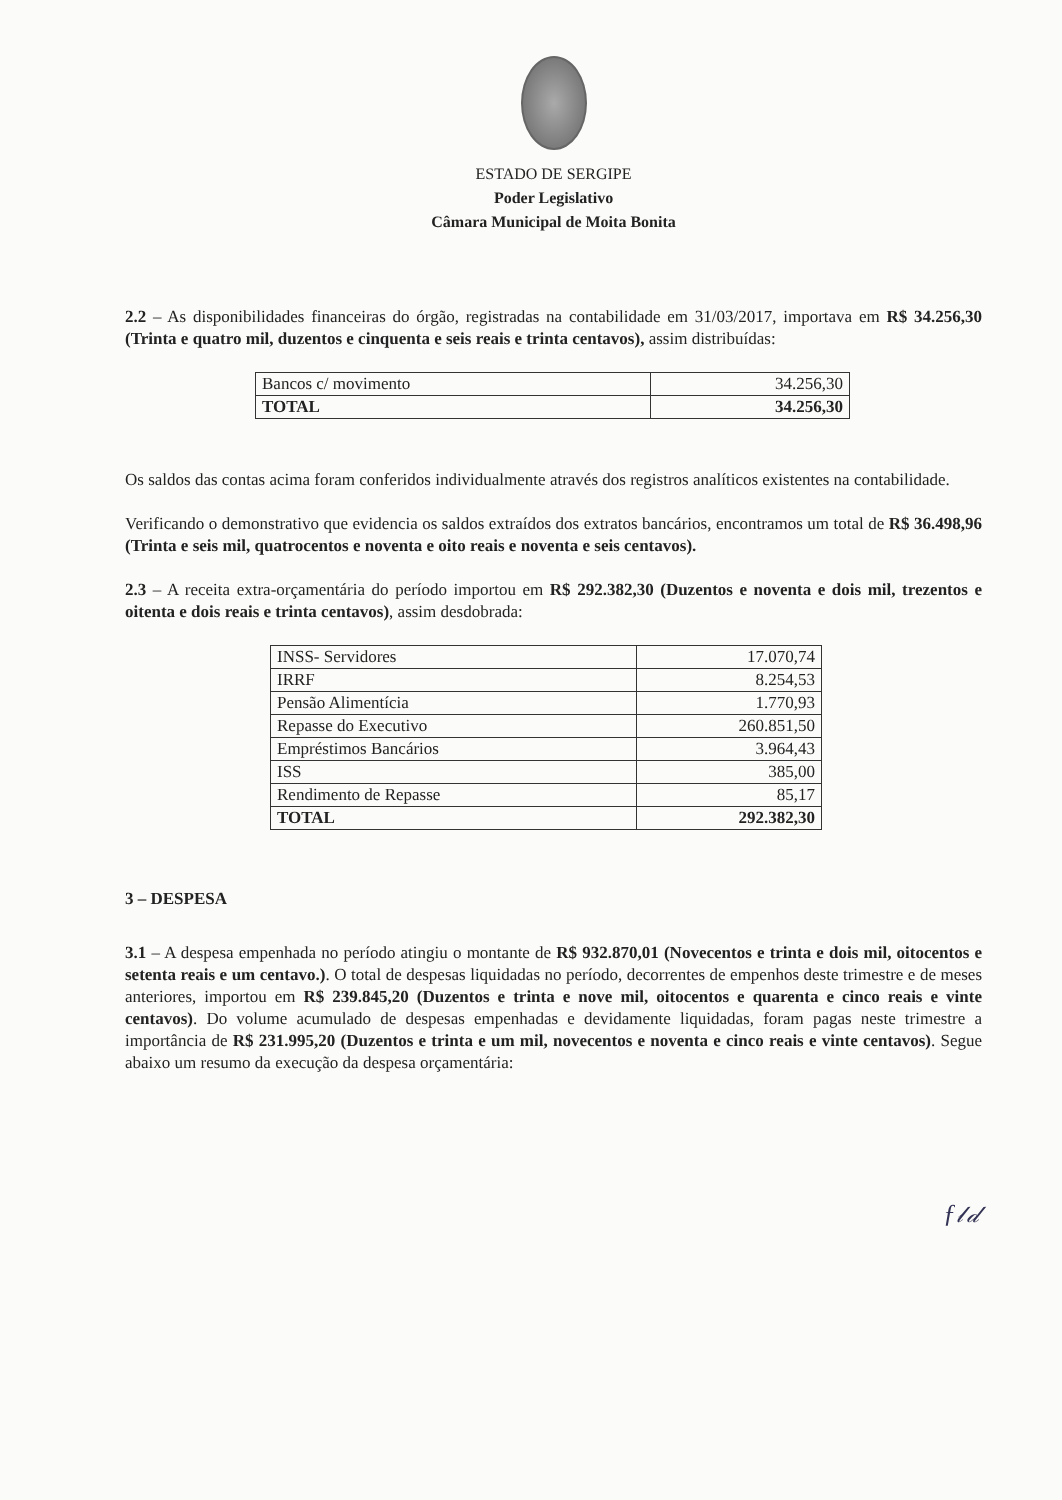ESTADO DE SERGIPE
Poder Legislativo
Câmara Municipal de Moita Bonita
2.2 – As disponibilidades financeiras do órgão, registradas na contabilidade em 31/03/2017, importava em R$ 34.256,30 (Trinta e quatro mil, duzentos e cinquenta e seis reais e trinta centavos), assim distribuídas:
| Bancos c/ movimento | 34.256,30 |
| TOTAL | 34.256,30 |
Os saldos das contas acima foram conferidos individualmente através dos registros analíticos existentes na contabilidade.
Verificando o demonstrativo que evidencia os saldos extraídos dos extratos bancários, encontramos um total de R$ 36.498,96 (Trinta e seis mil, quatrocentos e noventa e oito reais e noventa e seis centavos).
2.3 – A receita extra-orçamentária do período importou em R$ 292.382,30 (Duzentos e noventa e dois mil, trezentos e oitenta e dois reais e trinta centavos), assim desdobrada:
| INSS- Servidores | 17.070,74 |
| IRRF | 8.254,53 |
| Pensão Alimentícia | 1.770,93 |
| Repasse do Executivo | 260.851,50 |
| Empréstimos Bancários | 3.964,43 |
| ISS | 385,00 |
| Rendimento de Repasse | 85,17 |
| TOTAL | 292.382,30 |
3 – DESPESA
3.1 – A despesa empenhada no período atingiu o montante de R$ 932.870,01 (Novecentos e trinta e dois mil, oitocentos e setenta reais e um centavo.). O total de despesas liquidadas no período, decorrentes de empenhos deste trimestre e de meses anteriores, importou em R$ 239.845,20 (Duzentos e trinta e nove mil, oitocentos e quarenta e cinco reais e vinte centavos). Do volume acumulado de despesas empenhadas e devidamente liquidadas, foram pagas neste trimestre a importância de R$ 231.995,20 (Duzentos e trinta e um mil, novecentos e noventa e cinco reais e vinte centavos). Segue abaixo um resumo da execução da despesa orçamentária:
ƒ𝓁𝒹